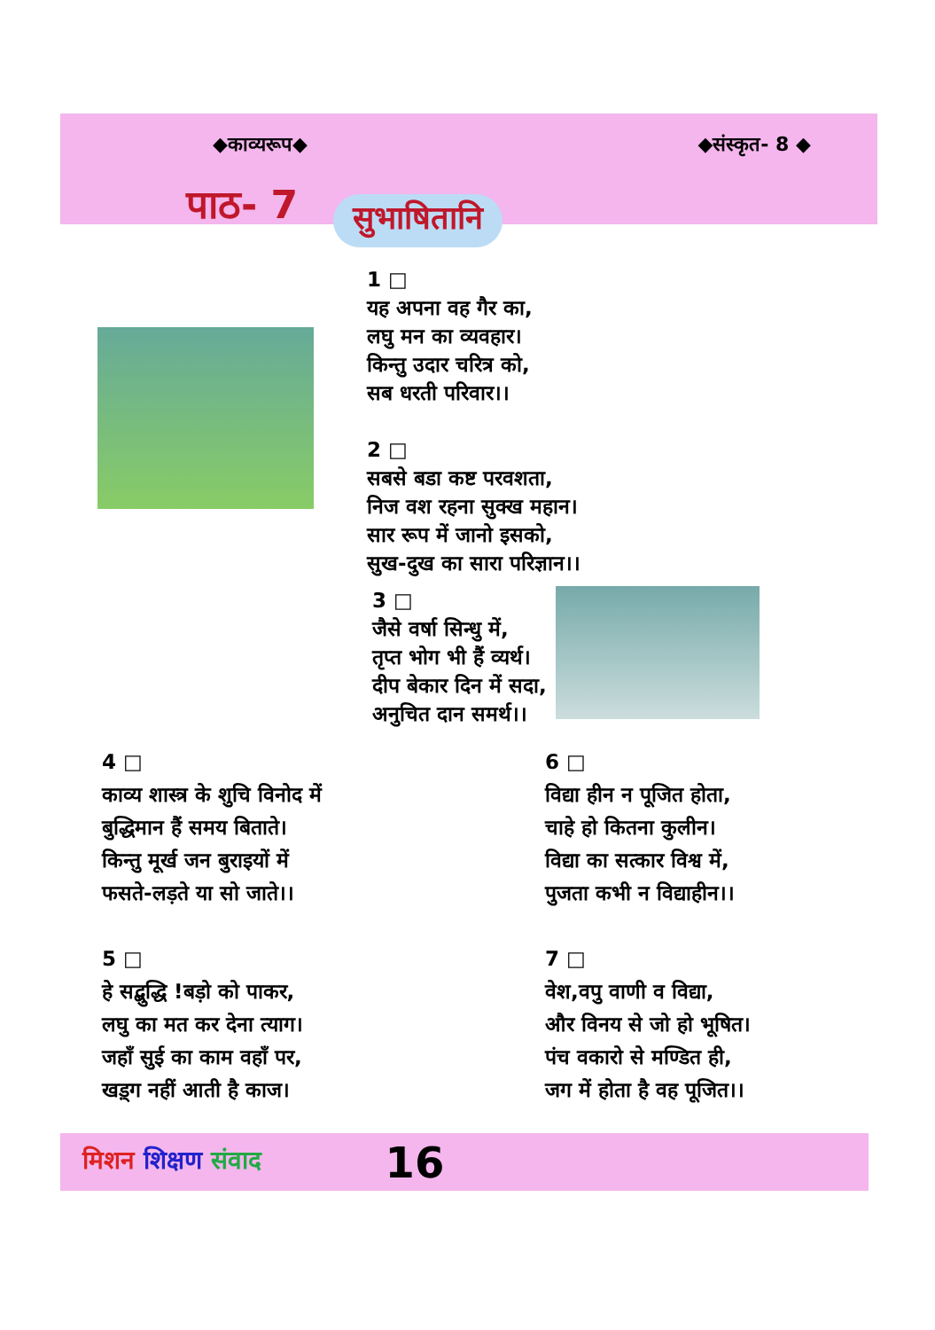◆काव्यरूप◆ ◆संस्कृत- 8 ◆
पाठ- 7 सुभाषितानि
1 □
यह अपना वह गैर का,
लघु मन का व्यवहार।
किन्तु उदार चरित्र को,
सब धरती परिवार।।
2 □
सबसे बडा कष्ट परवशता,
निज वश रहना सुक्ख महान।
सार रूप में जानो इसको,
सुख-दुख का सारा परिज्ञान।।
3 □
जैसे वर्षा सिन्धु में,
तृप्त भोग भी हैं व्यर्थ।
दीप बेकार दिन में सदा,
अनुचित दान समर्थ।।
4 □
काव्य शास्त्र के शुचि विनोद में
बुद्धिमान हैं समय बिताते।
किन्तु मूर्ख जन बुराइयों में
फसते-लड़ते या सो जाते।।
5 □
हे सद्बुद्धि !बड़ो को पाकर,
लघु का मत कर देना त्याग।
जहाँ सुई का काम वहाँ पर,
खड़्ग नहीं आती है काज।
6 □
विद्या हीन न पूजित होता,
चाहे हो कितना कुलीन।
विद्या का सत्कार विश्व में,
पुजता कभी न विद्याहीन।।
7 □
वेश,वपु वाणी व विद्या,
और विनय से जो हो भूषित।
पंच वकारो से मण्डित ही,
जग में होता है वह पूजित।।
मिशन शिक्षण संवाद 16